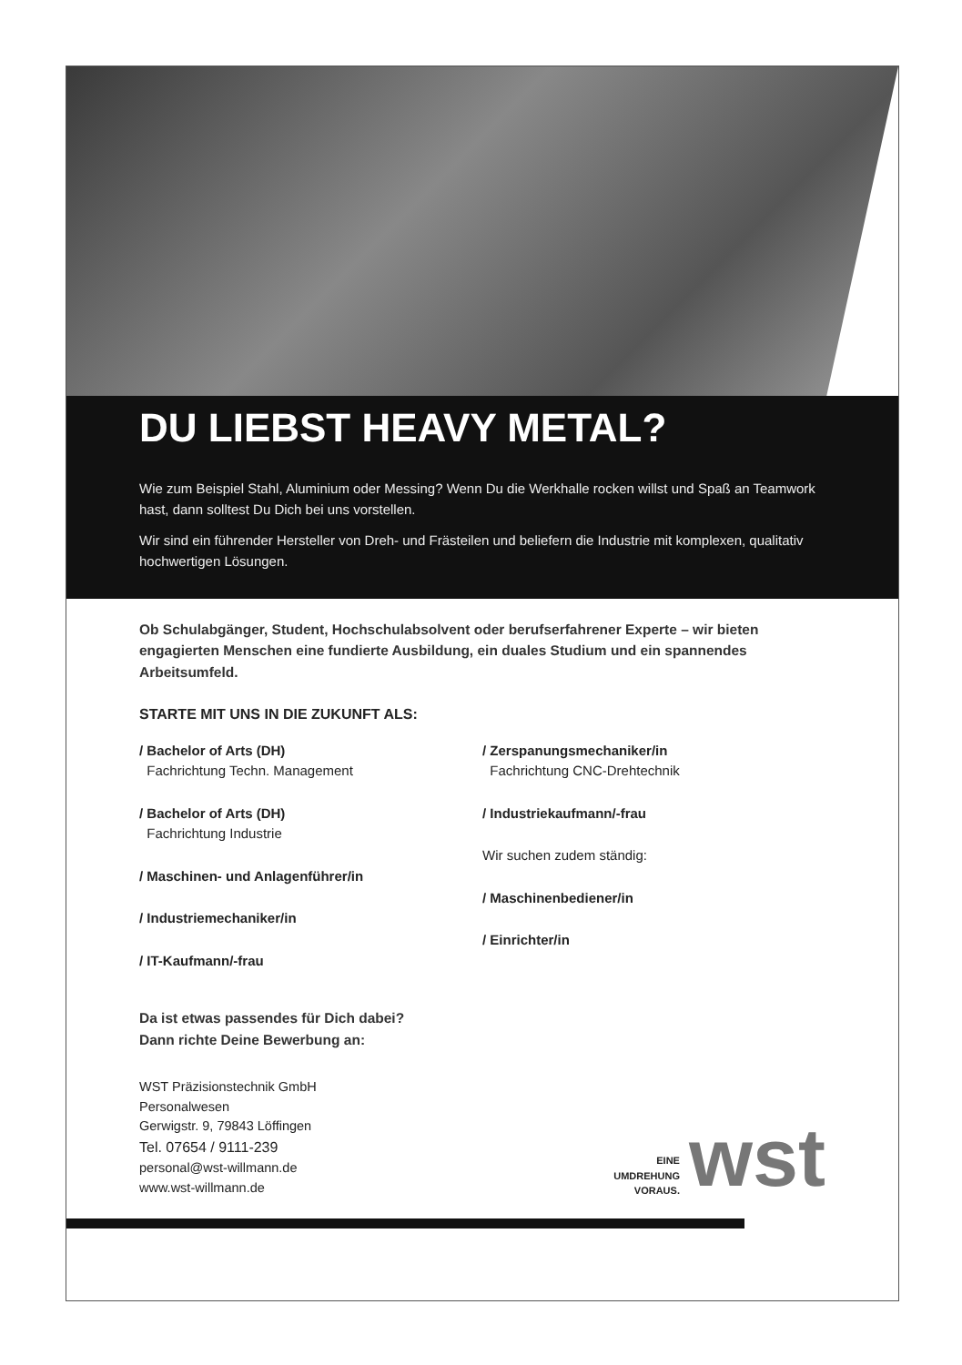DU LIEBST HEAVY METAL?
Wie zum Beispiel Stahl, Aluminium oder Messing? Wenn Du die Werkhalle rocken willst und Spaß an Teamwork hast, dann solltest Du Dich bei uns vorstellen.
Wir sind ein führender Hersteller von Dreh- und Frästeilen und beliefern die Industrie mit komplexen, qualitativ hochwertigen Lösungen.
Ob Schulabgänger, Student, Hochschulabsolvent oder berufserfahrener Experte – wir bieten engagierten Menschen eine fundierte Ausbildung, ein duales Studium und ein spannendes Arbeitsumfeld.
STARTE MIT UNS IN DIE ZUKUNFT ALS:
/ Bachelor of Arts (DH)
Fachrichtung Techn. Management
/ Bachelor of Arts (DH)
Fachrichtung Industrie
/ Maschinen- und Anlagenführer/in
/ Industriemechaniker/in
/ IT-Kaufmann/-frau
/ Zerspanungsmechaniker/in
Fachrichtung CNC-Drehtechnik
/ Industriekaufmann/-frau
Wir suchen zudem ständig:
/ Maschinenbediener/in
/ Einrichter/in
Da ist etwas passendes für Dich dabei?
Dann richte Deine Bewerbung an:
WST Präzisionstechnik GmbH
Personalwesen
Gerwigstr. 9, 79843 Löffingen
Tel. 07654 / 9111-239
personal@wst-willmann.de
www.wst-willmann.de
EINE
UMDREHUNG
VORAUS.
wst